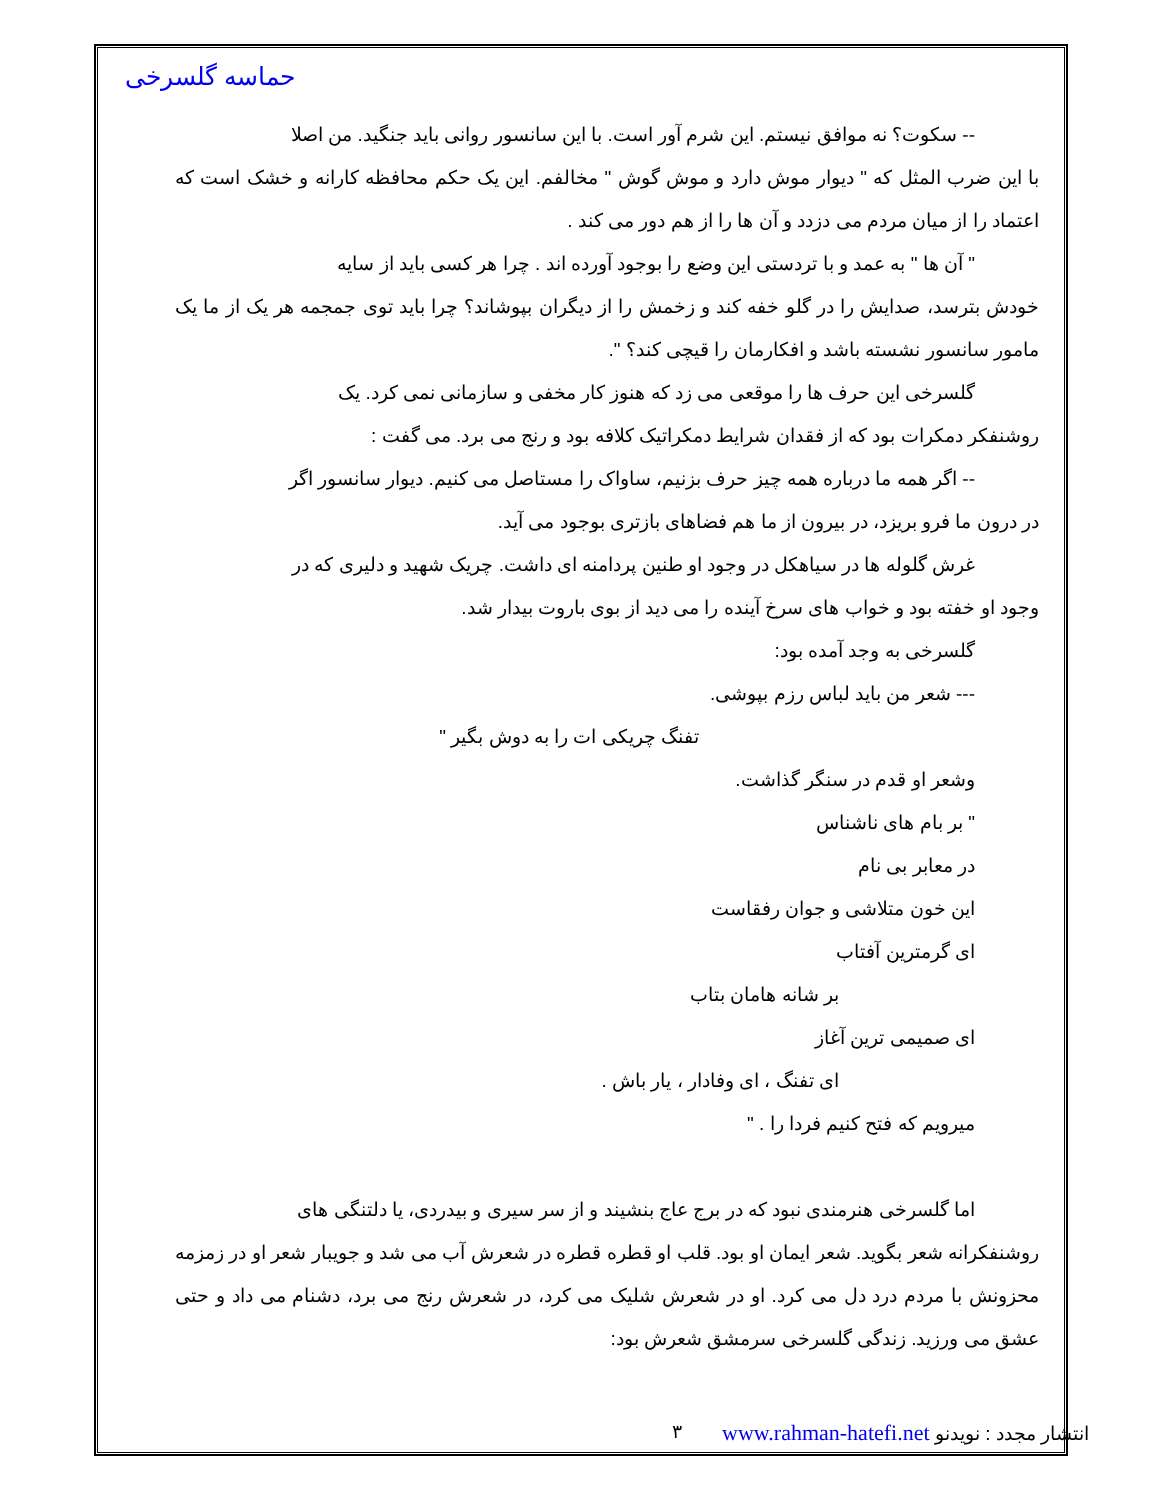حماسه گلسرخی
-- سکوت؟ نه موافق نیستم. این شرم آور است. با این سانسور روانی باید جنگید. من اصلا
با این ضرب المثل که " دیوار موش دارد و موش گوش " مخالفم. این یک حکم محافظه کارانه و خشک است که اعتماد را از میان مردم می دزدد و آن ها را از هم دور می کند .
" آن ها " به عمد و با تردستی این وضع را بوجود آورده اند . چرا هر کسی باید از سایه
خودش بترسد، صدایش را در گلو خفه کند و زخمش را از دیگران بپوشاند؟ چرا باید توی جمجمه هر یک از ما یک مامور سانسور نشسته باشد و افکارمان را قیچی کند؟ ".
گلسرخی این حرف ها را موقعی می زد که هنوز کار مخفی و سازمانی نمی کرد. یک
روشنفکر دمکرات بود که از فقدان شرایط دمکراتیک کلافه بود و رنج می برد. می گفت :
-- اگر همه ما درباره همه چیز حرف بزنیم، ساواک را مستاصل می کنیم. دیوار سانسور اگر
در درون ما فرو بریزد، در بیرون از ما هم فضاهای بازتری بوجود می آید.
غرش گلوله ها در سیاهکل در وجود او طنین پردامنه ای داشت. چریک شهید و دلیری که در
وجود او خفته بود و خواب های سرخ آینده را می دید از بوی باروت بیدار شد.
گلسرخی به وجد آمده بود:
--- شعر من باید لباس رزم بپوشی.
تفنگ چریکی ات را به دوش بگیر "
وشعر او قدم در سنگر گذاشت.
" بر بام های ناشناس
در معابر بی نام
این خون متلاشی و جوان رفقاست
ای گرمترین آفتاب
بر شانه هامان بتاب
ای صمیمی ترین آغاز
ای تفنگ ، ای وفادار ، یار باش .
میرویم که فتح کنیم فردا را . "
اما گلسرخی هنرمندی نبود که در برج عاج بنشیند و از سر سیری و بیدردی، یا دلتنگی های
روشنفکرانه شعر بگوید. شعر ایمان او بود. قلب او قطره قطره در شعرش آب می شد و جویبار شعر او در زمزمه محزونش با مردم درد دل می کرد. او در شعرش شلیک می کرد، در شعرش رنج می برد، دشنام می داد و حتی عشق می ورزید. زندگی گلسرخی سرمشق شعرش بود:
انتشار مجدد : نویدنو www.rahman-hatefi.net ٣